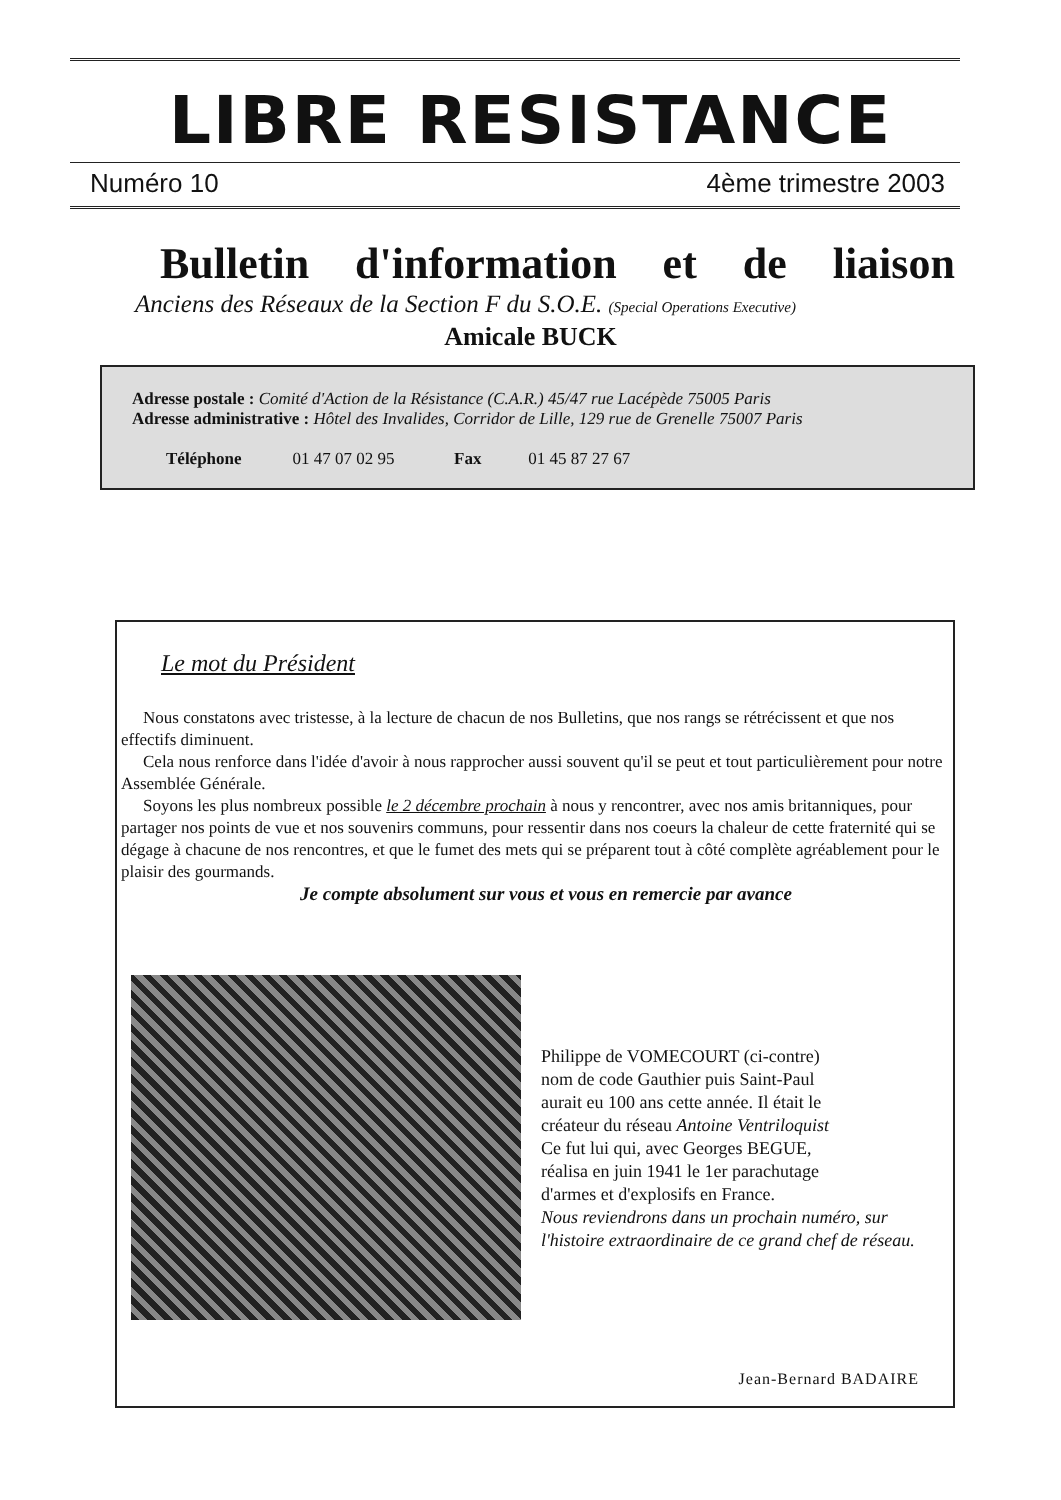LIBRE RESISTANCE
Numéro 10 4ème trimestre 2003
Bulletin d'information et de liaison
Anciens des Réseaux de la Section F du S.O.E. (Special Operations Executive)
Amicale BUCK
Adresse postale : Comité d'Action de la Résistance (C.A.R.) 45/47 rue Lacépède 75005 Paris
Adresse administrative : Hôtel des Invalides, Corridor de Lille, 129 rue de Grenelle 75007 Paris
Téléphone 01 47 07 02 95 Fax 01 45 87 27 67
Le mot du Président
Nous constatons avec tristesse, à la lecture de chacun de nos Bulletins, que nos rangs se rétrécissent et que nos effectifs diminuent.
Cela nous renforce dans l'idée d'avoir à nous rapprocher aussi souvent qu'il se peut et tout particulièrement pour notre Assemblée Générale.
Soyons les plus nombreux possible le 2 décembre prochain à nous y rencontrer, avec nos amis britanniques, pour partager nos points de vue et nos souvenirs communs, pour ressentir dans nos coeurs la chaleur de cette fraternité qui se dégage à chacune de nos rencontres, et que le fumet des mets qui se préparent tout à côté complète agréablement pour le plaisir des gourmands.
Je compte absolument sur vous et vous en remercie par avance
Philippe de VOMECOURT (ci-contre)
nom de code Gauthier puis Saint-Paul
aurait eu 100 ans cette année. Il était le
créateur du réseau Antoine Ventriloquist
Ce fut lui qui, avec Georges BEGUE,
réalisa en juin 1941 le 1er parachutage
d'armes et d'explosifs en France.
Nous reviendrons dans un prochain numéro, sur l'histoire extraordinaire de ce grand chef de réseau.
Jean-Bernard BADAIRE